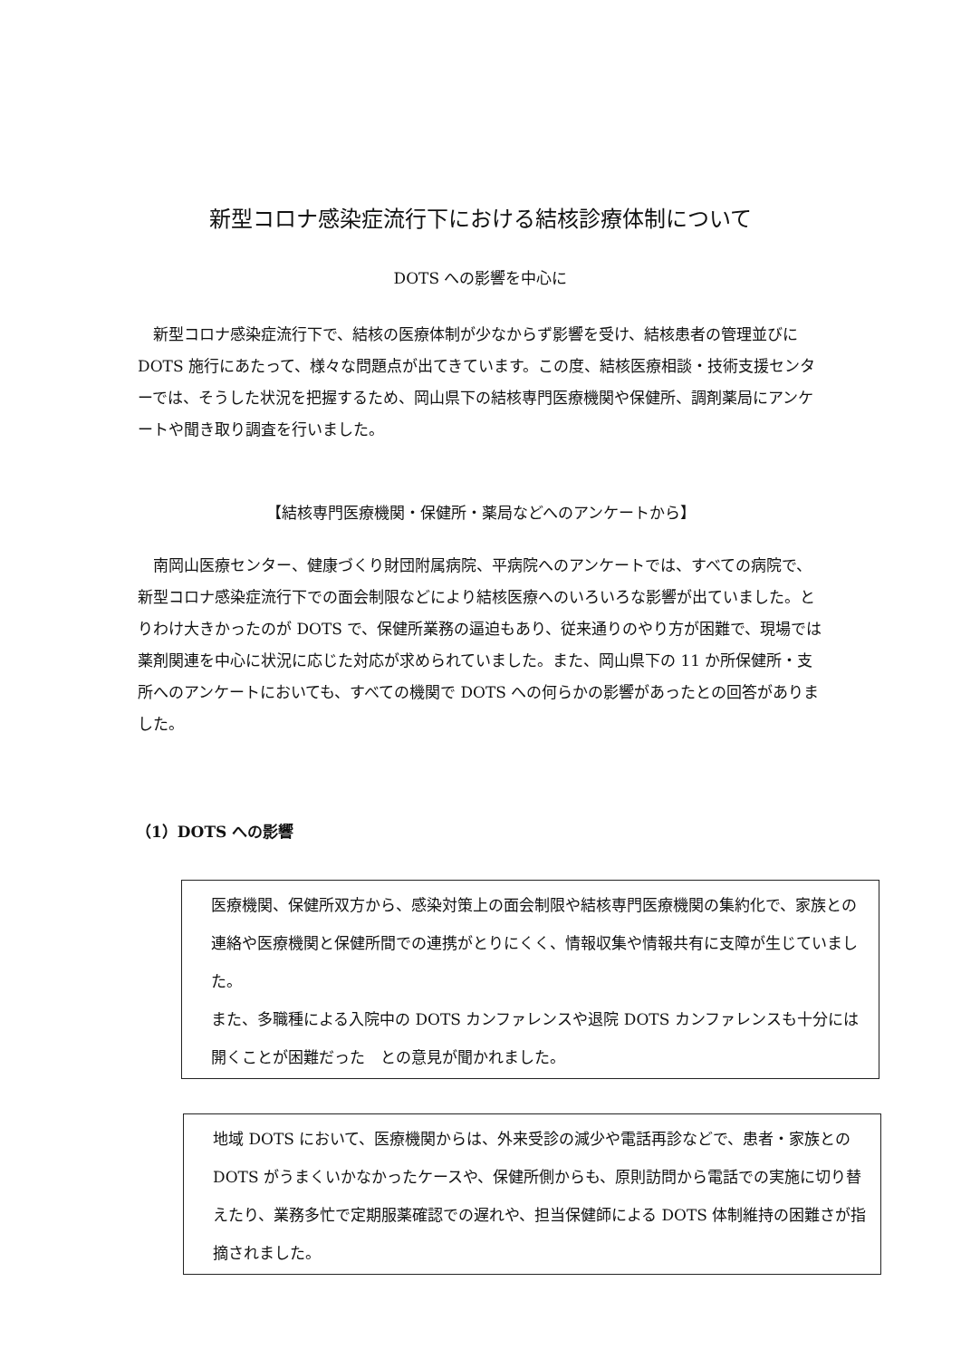新型コロナ感染症流行下における結核診療体制について
DOTS への影響を中心に
　新型コロナ感染症流行下で、結核の医療体制が少なからず影響を受け、結核患者の管理並びに DOTS 施行にあたって、様々な問題点が出てきています。この度、結核医療相談・技術支援センターでは、そうした状況を把握するため、岡山県下の結核専門医療機関や保健所、調剤薬局にアンケートや聞き取り調査を行いました。
【結核専門医療機関・保健所・薬局などへのアンケートから】
　南岡山医療センター、健康づくり財団附属病院、平病院へのアンケートでは、すべての病院で、新型コロナ感染症流行下での面会制限などにより結核医療へのいろいろな影響が出ていました。とりわけ大きかったのが DOTS で、保健所業務の逼迫もあり、従来通りのやり方が困難で、現場では薬剤関連を中心に状況に応じた対応が求められていました。また、岡山県下の 11 か所保健所・支所へのアンケートにおいても、すべての機関で DOTS への何らかの影響があったとの回答がありました。
（1）DOTS への影響
医療機関、保健所双方から、感染対策上の面会制限や結核専門医療機関の集約化で、家族との連絡や医療機関と保健所間での連携がとりにくく、情報収集や情報共有に支障が生じていました。
また、多職種による入院中の DOTS カンファレンスや退院 DOTS カンファレンスも十分には開くことが困難だった　との意見が聞かれました。
地域 DOTS において、医療機関からは、外来受診の減少や電話再診などで、患者・家族との DOTS がうまくいかなかったケースや、保健所側からも、原則訪問から電話での実施に切り替えたり、業務多忙で定期服薬確認での遅れや、担当保健師による DOTS 体制維持の困難さが指摘されました。